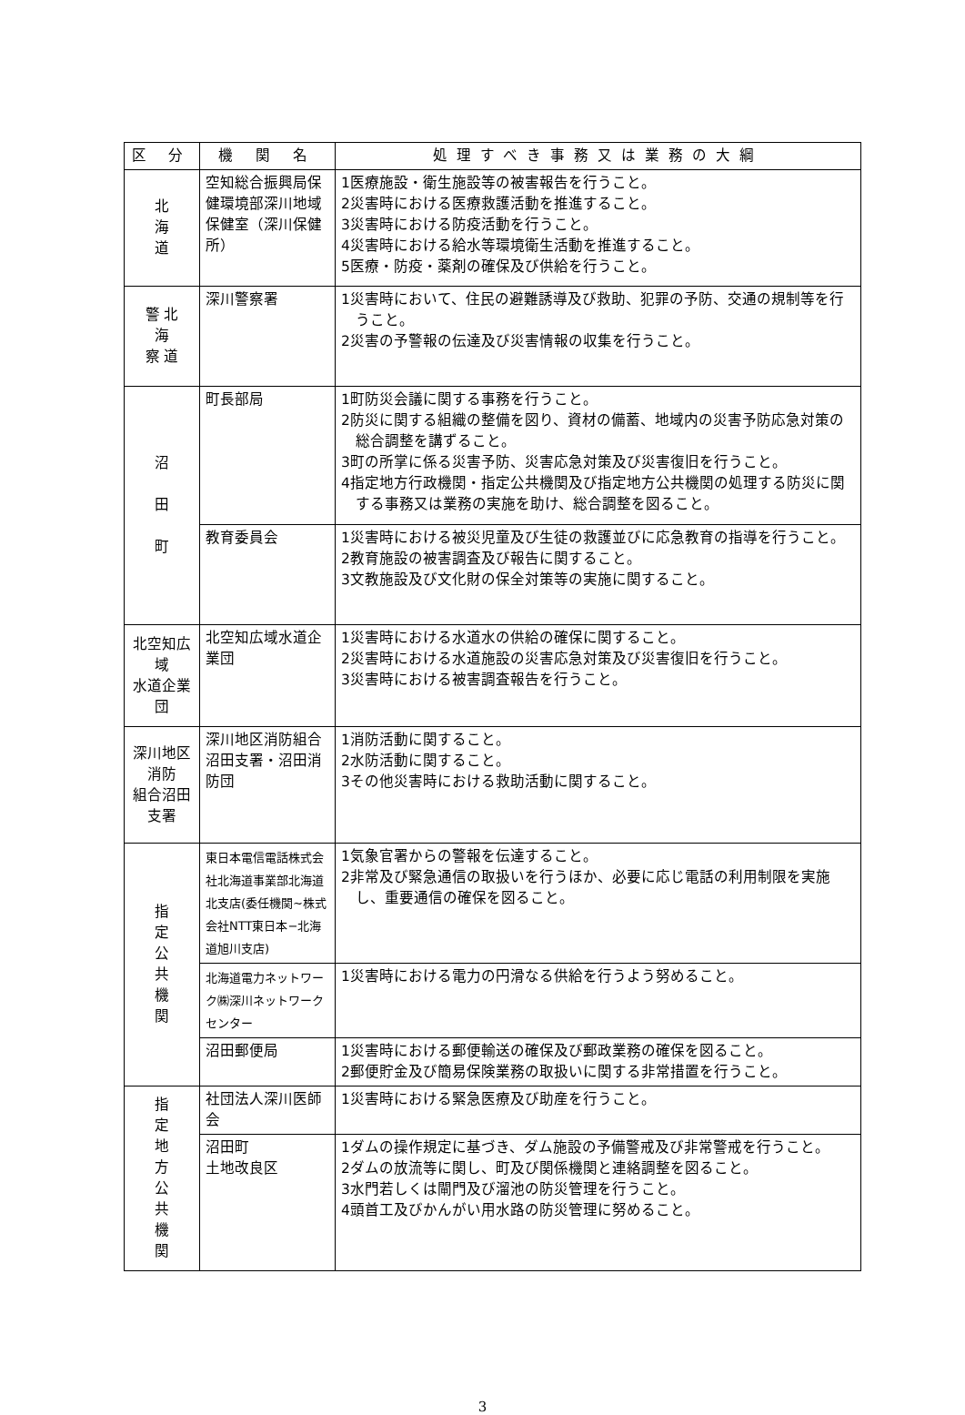| 区 分 | 機 関 名 | 処理すべき事務又は業務の大綱 |
| --- | --- | --- |
| 北 海 道 | 空知総合振興局保健環境部深川地域保健室（深川保健所） | 1医療施設・衛生施設等の被害報告を行うこと。 2災害時における医療救護活動を推進すること。 3災害時における防疫活動を行うこと。 4災害時における給水等環境衛生活動を推進すること。 5医療・防疫・薬剤の確保及び供給を行うこと。 |
| 警 北 海 察 道 | 深川警察署 | 1災害時において、住民の避難誘導及び救助、犯罪の予防、交通の規制等を行うこと。 2災害の予警報の伝達及び災害情報の収集を行うこと。 |
| 沼 田 町 | 町長部局 | 1町防災会議に関する事務を行うこと。 2防災に関する組織の整備を図り、資材の備蓄、地域内の災害予防応急対策の総合調整を講ずること。 3町の所掌に係る災害予防、災害応急対策及び災害復旧を行うこと。 4指定地方行政機関・指定公共機関及び指定地方公共機関の処理する防災に関する事務又は業務の実施を助け、総合調整を図ること。 |
| | 教育委員会 | 1災害時における被災児童及び生徒の救護並びに応急教育の指導を行うこと。 2教育施設の被害調査及び報告に関すること。 3文教施設及び文化財の保全対策等の実施に関すること。 |
| 北空知広域 水道企業団 | 北空知広域水道企業団 | 1災害時における水道水の供給の確保に関すること。 2災害時における水道施設の災害応急対策及び災害復旧を行うこと。 3災害時における被害調査報告を行うこと。 |
| 深川地区消防 組合沼田支署 | 深川地区消防組合沼田支署・沼田消防団 | 1消防活動に関すること。 2水防活動に関すること。 3その他災害時における救助活動に関すること。 |
| 指 定 公 共 機 関 | 東日本電信電話株式会社北海道事業部北海道北支店(委任機関~株式会社NTT東日本−北海道旭川支店) | 1気象官署からの警報を伝達すること。 2非常及び緊急通信の取扱いを行うほか、必要に応じ電話の利用制限を実施し、重要通信の確保を図ること。 |
| | 北海道電力ネットワーク㈱深川ネットワークセンター | 1災害時における電力の円滑なる供給を行うよう努めること。 |
| | 沼田郵便局 | 1災害時における郵便輸送の確保及び郵政業務の確保を図ること。 2郵便貯金及び簡易保険業務の取扱いに関する非常措置を行うこと。 |
| 指 定 地 方 公 共 機 関 | 社団法人深川医師会 | 1災害時における緊急医療及び助産を行うこと。 |
| | 沼田町 土地改良区 | 1ダムの操作規定に基づき、ダム施設の予備警戒及び非常警戒を行うこと。 2ダムの放流等に関し、町及び関係機関と連絡調整を図ること。 3水門若しくは閘門及び溜池の防災管理を行うこと。 4頭首工及びかんがい用水路の防災管理に努めること。 |
3